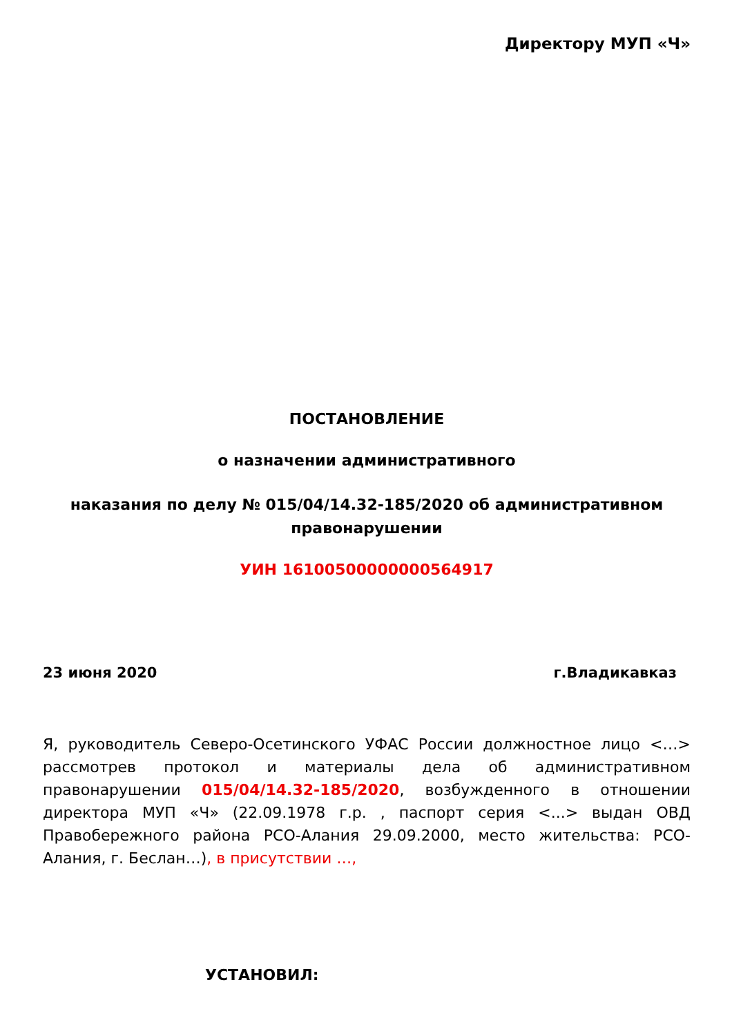Директору МУП «Ч»
ПОСТАНОВЛЕНИЕ
о назначении административного
наказания по делу № 015/04/14.32-185/2020 об административном правонарушении
УИН 16100500000000564917
23 июня 2020 г.Владикавказ
Я, руководитель Северо-Осетинского УФАС России должностное лицо <…> рассмотрев протокол и материалы дела об административном правонарушении 015/04/14.32-185/2020, возбужденного в отношении директора МУП «Ч» (22.09.1978 г.р. , паспорт серия <...> выдан ОВД Правобережного района РСО-Алания 29.09.2000, место жительства: РСО-Алания, г. Беслан…), в присутствии …,
УСТАНОВИЛ: